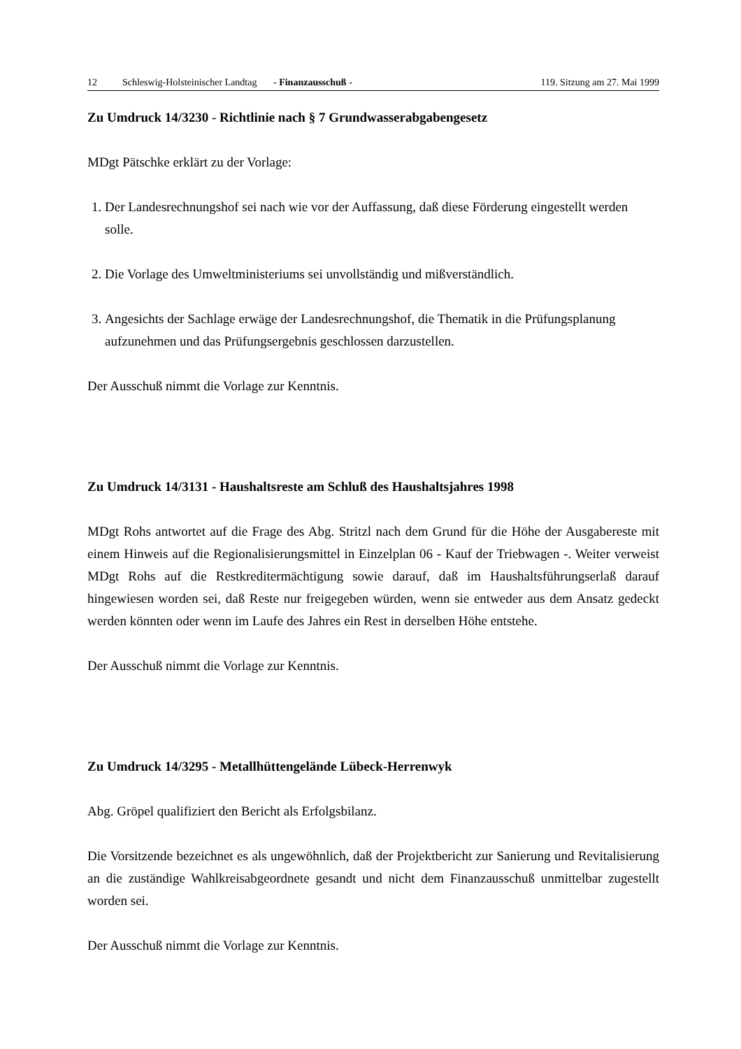12 Schleswig-Holsteinischer Landtag - Finanzausschuß - 119. Sitzung am 27. Mai 1999
Zu Umdruck 14/3230 - Richtlinie nach § 7 Grundwasserabgabengesetz
MDgt Pätschke erklärt zu der Vorlage:
1. Der Landesrechnungshof sei nach wie vor der Auffassung, daß diese Förderung eingestellt werden solle.
2. Die Vorlage des Umweltministeriums sei unvollständig und mißverständlich.
3. Angesichts der Sachlage erwäge der Landesrechnungshof, die Thematik in die Prüfungsplanung aufzunehmen und das Prüfungsergebnis geschlossen darzustellen.
Der Ausschuß nimmt die Vorlage zur Kenntnis.
Zu Umdruck 14/3131 - Haushaltsreste am Schluß des Haushaltsjahres 1998
MDgt Rohs antwortet auf die Frage des Abg. Stritzl nach dem Grund für die Höhe der Ausgabereste mit einem Hinweis auf die Regionalisierungsmittel in Einzelplan 06 - Kauf der Triebwagen -. Weiter verweist MDgt Rohs auf die Restkreditermächtigung sowie darauf, daß im Haushaltsführungserlaß darauf hingewiesen worden sei, daß Reste nur freigegeben würden, wenn sie entweder aus dem Ansatz gedeckt werden könnten oder wenn im Laufe des Jahres ein Rest in derselben Höhe entstehe.
Der Ausschuß nimmt die Vorlage zur Kenntnis.
Zu Umdruck 14/3295 - Metallhüttengelände Lübeck-Herrenwyk
Abg. Gröpel qualifiziert den Bericht als Erfolgsbilanz.
Die Vorsitzende bezeichnet es als ungewöhnlich, daß der Projektbericht zur Sanierung und Revitalisierung an die zuständige Wahlkreisabgeordnete gesandt und nicht dem Finanzausschuß unmittelbar zugestellt worden sei.
Der Ausschuß nimmt die Vorlage zur Kenntnis.